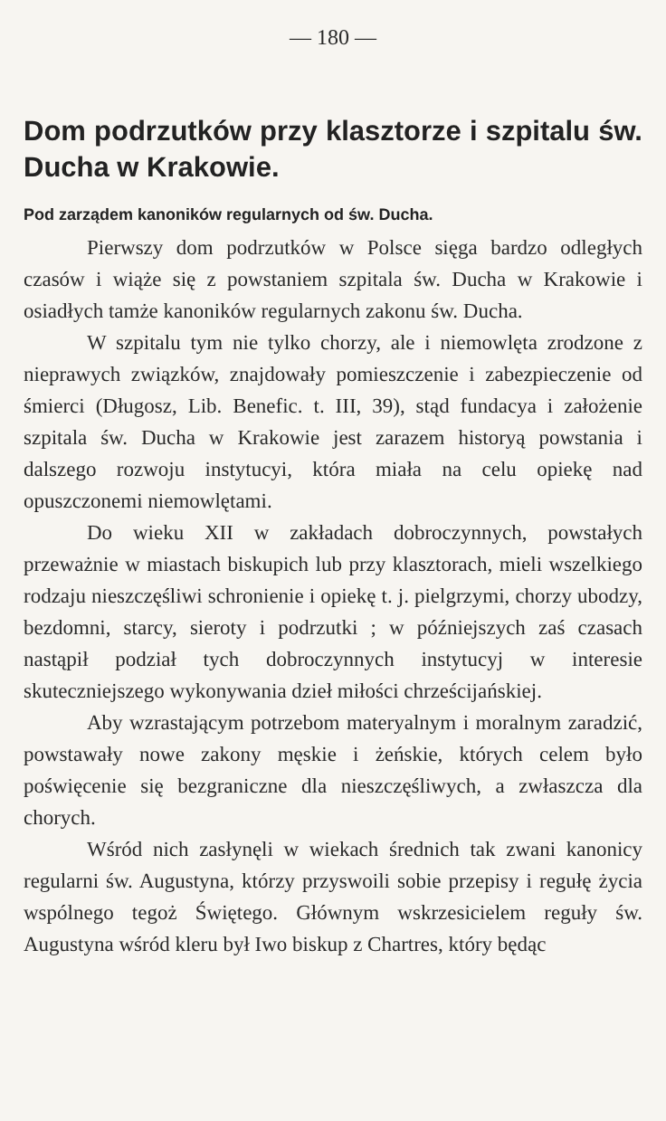— 180 —
Dom podrzutków przy klasztorze i szpitalu św. Ducha w Krakowie.
Pod zarządem kanoników regularnych od św. Ducha.
Pierwszy dom podrzutków w Polsce sięga bardzo odległych czasów i wiąże się z powstaniem szpitala św. Ducha w Krakowie i osiadłych tamże kanoników regularnych zakonu św. Ducha.
W szpitalu tym nie tylko chorzy, ale i niemowlęta zrodzone z nieprawych związków, znajdowały pomieszczenie i zabezpieczenie od śmierci (Długosz, Lib. Benefic. t. III, 39), stąd fundacya i założenie szpitala św. Ducha w Krakowie jest zarazem historyą powstania i dalszego rozwoju instytucyi, która miała na celu opiekę nad opuszczonemi niemowlętami.
Do wieku XII w zakładach dobroczynnych, powstałych przeważnie w miastach biskupich lub przy klasztorach, mieli wszelkiego rodzaju nieszczęśliwi schronienie i opiekę t. j. pielgrzymi, chorzy ubodzy, bezdomni, starcy, sieroty i podrzutki ; w późniejszych zaś czasach nastąpił podział tych dobroczynnych instytucyj w interesie skuteczniejszego wykonywania dzieł miłości chrześcijańskiej.
Aby wzrastającym potrzebom materyalnym i moralnym zaradzić, powstawały nowe zakony męskie i żeńskie, których celem było poświęcenie się bezgraniczne dla nieszczęśliwych, a zwłaszcza dla chorych.
Wśród nich zasłynęli w wiekach średnich tak zwani kanonicy regularni św. Augustyna, którzy przyswoili sobie przepisy i regułę życia wspólnego tegoż Świętego. Głównym wskrzesicielem reguły św. Augustyna wśród kleru był Iwo biskup z Chartres, który będąc